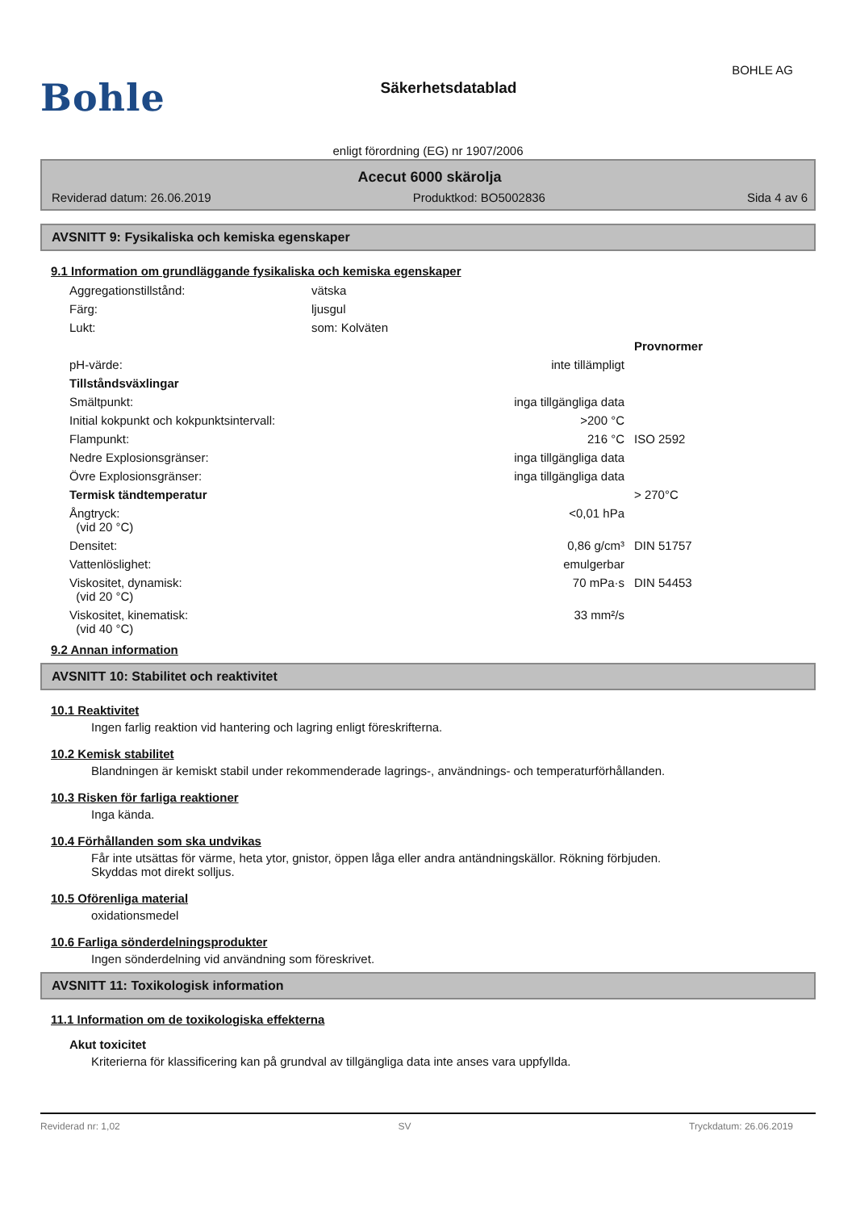Bohle
Säkerhetsdatablad
BOHLE AG
enligt förordning (EG) nr 1907/2006
Acecut 6000 skärolja
Reviderad datum: 26.06.2019 Produktkod: BO5002836 Sida 4 av 6
AVSNITT 9: Fysikaliska och kemiska egenskaper
9.1 Information om grundläggande fysikaliska och kemiska egenskaper
| Aggregationstillstånd: | vätska | | |
| Färg: | ljusgul | | |
| Lukt: | som: Kolväten | | |
| | | | Provnormer |
| pH-värde: | | inte tillämpligt | |
| Tillståndsväxlingar | | | |
| Smältpunkt: | | inga tillgängliga data | |
| Initial kokpunkt och kokpunktsintervall: | | >200 °C | |
| Flampunkt: | | 216 °C | ISO 2592 |
| Nedre Explosionsgränser: | | inga tillgängliga data | |
| Övre Explosionsgränser: | | inga tillgängliga data | |
| Termisk tändtemperatur | | | > 270°C |
| Ångtryck: (vid 20 °C) | | <0,01 hPa | |
| Densitet: | | 0,86 g/cm³ | DIN 51757 |
| Vattenlöslighet: | | emulgerbar | |
| Viskositet, dynamisk: (vid 20 °C) | | 70 mPa·s | DIN 54453 |
| Viskositet, kinematisk: (vid 40 °C) | | 33 mm²/s | |
9.2 Annan information
AVSNITT 10: Stabilitet och reaktivitet
10.1 Reaktivitet
Ingen farlig reaktion vid hantering och lagring enligt föreskrifterna.
10.2 Kemisk stabilitet
Blandningen är kemiskt stabil under rekommenderade lagrings-, användnings- och temperaturförhållanden.
10.3 Risken för farliga reaktioner
Inga kända.
10.4 Förhållanden som ska undvikas
Får inte utsättas för värme, heta ytor, gnistor, öppen låga eller andra antändningskällor. Rökning förbjuden.
Skyddas mot direkt solljus.
10.5 Oförenliga material
oxidationsmedel
10.6 Farliga sönderdelningsprodukter
Ingen sönderdelning vid användning som föreskrivet.
AVSNITT 11: Toxikologisk information
11.1 Information om de toxikologiska effekterna
Akut toxicitet
Kriterierna för klassificering kan på grundval av tillgängliga data inte anses vara uppfyllda.
Reviderad nr: 1,02 SV Tryckdatum: 26.06.2019